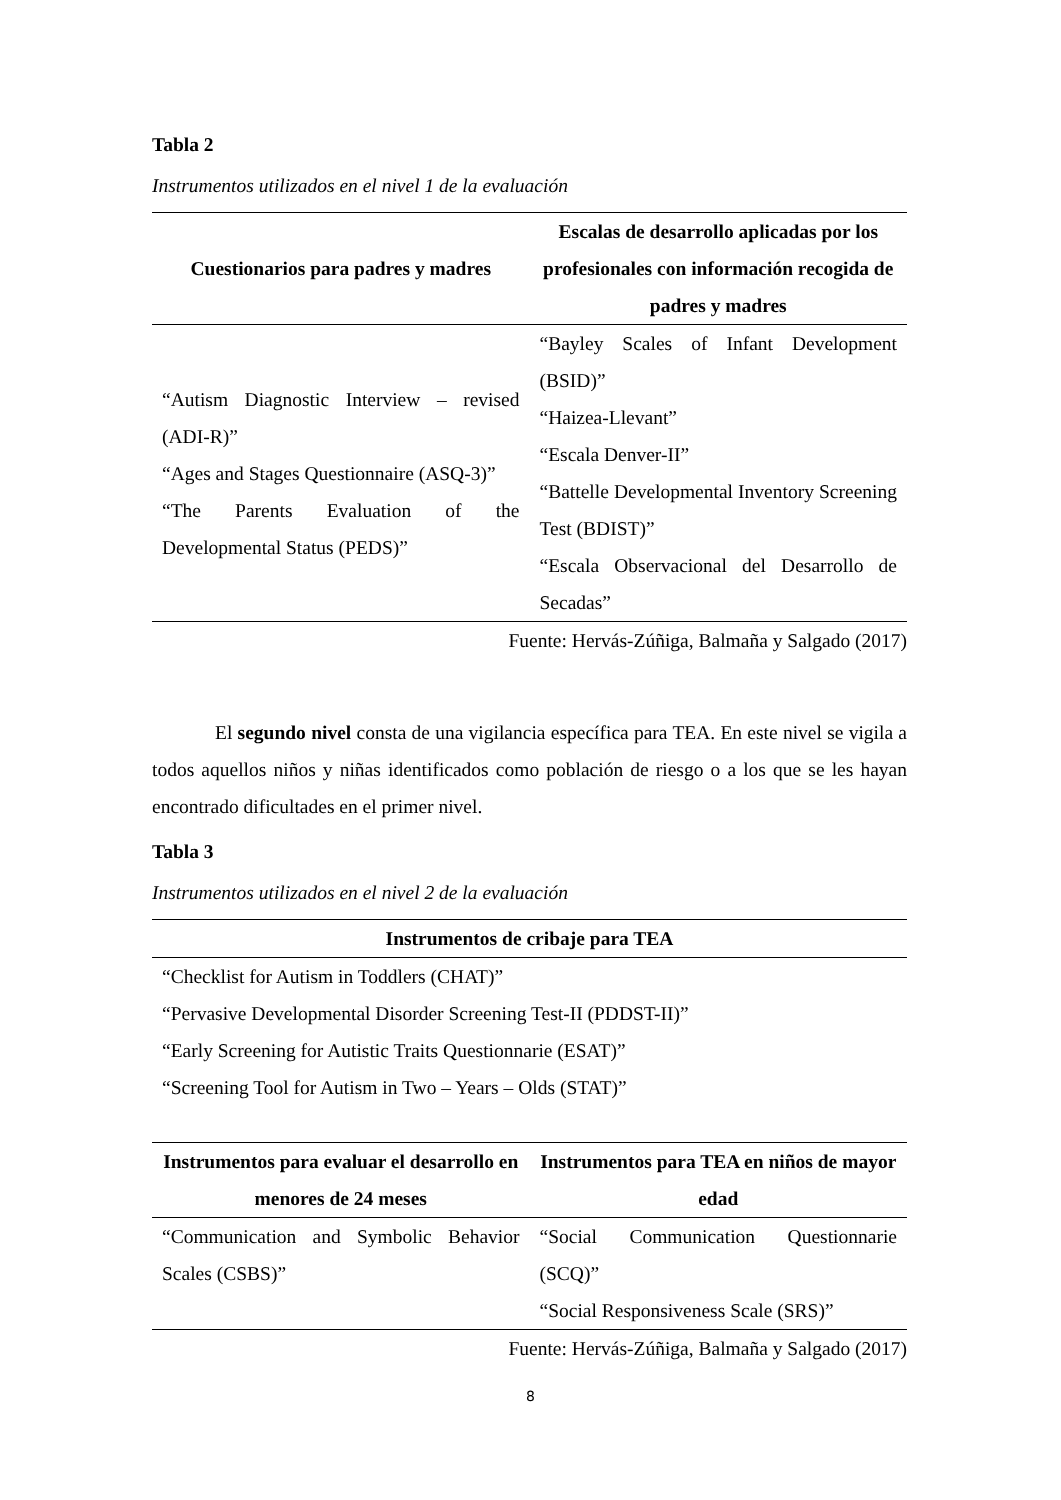Tabla 2
Instrumentos utilizados en el nivel 1 de la evaluación
| Cuestionarios para padres y madres | Escalas de desarrollo aplicadas por los profesionales con información recogida de padres y madres |
| --- | --- |
| “Autism Diagnostic Interview – revised (ADI-R)” “Ages and Stages Questionnaire (ASQ-3)” “The Parents Evaluation of the Developmental Status (PEDS)” | “Bayley Scales of Infant Development (BSID)” “Haizea-Llevant” “Escala Denver-II” “Battelle Developmental Inventory Screening Test (BDIST)” “Escala Observacional del Desarrollo de Secadas” |
Fuente: Hervás-Zúñiga, Balmaña y Salgado (2017)
El segundo nivel consta de una vigilancia específica para TEA. En este nivel se vigila a todos aquellos niños y niñas identificados como población de riesgo o a los que se les hayan encontrado dificultades en el primer nivel.
Tabla 3
Instrumentos utilizados en el nivel 2 de la evaluación
| Instrumentos de cribaje para TEA |
| --- |
| “Checklist for Autism in Toddlers (CHAT)” “Pervasive Developmental Disorder Screening Test-II (PDDST-II)” “Early Screening for Autistic Traits Questionnarie (ESAT)” “Screening Tool for Autism in Two – Years – Olds (STAT)” |
| Instrumentos para evaluar el desarrollo en menores de 24 meses | Instrumentos para TEA en niños de mayor edad |
| --- | --- |
| “Communication and Symbolic Behavior Scales (CSBS)” | “Social Communication Questionnarie (SCQ)” “Social Responsiveness Scale (SRS)” |
Fuente: Hervás-Zúñiga, Balmaña y Salgado (2017)
8